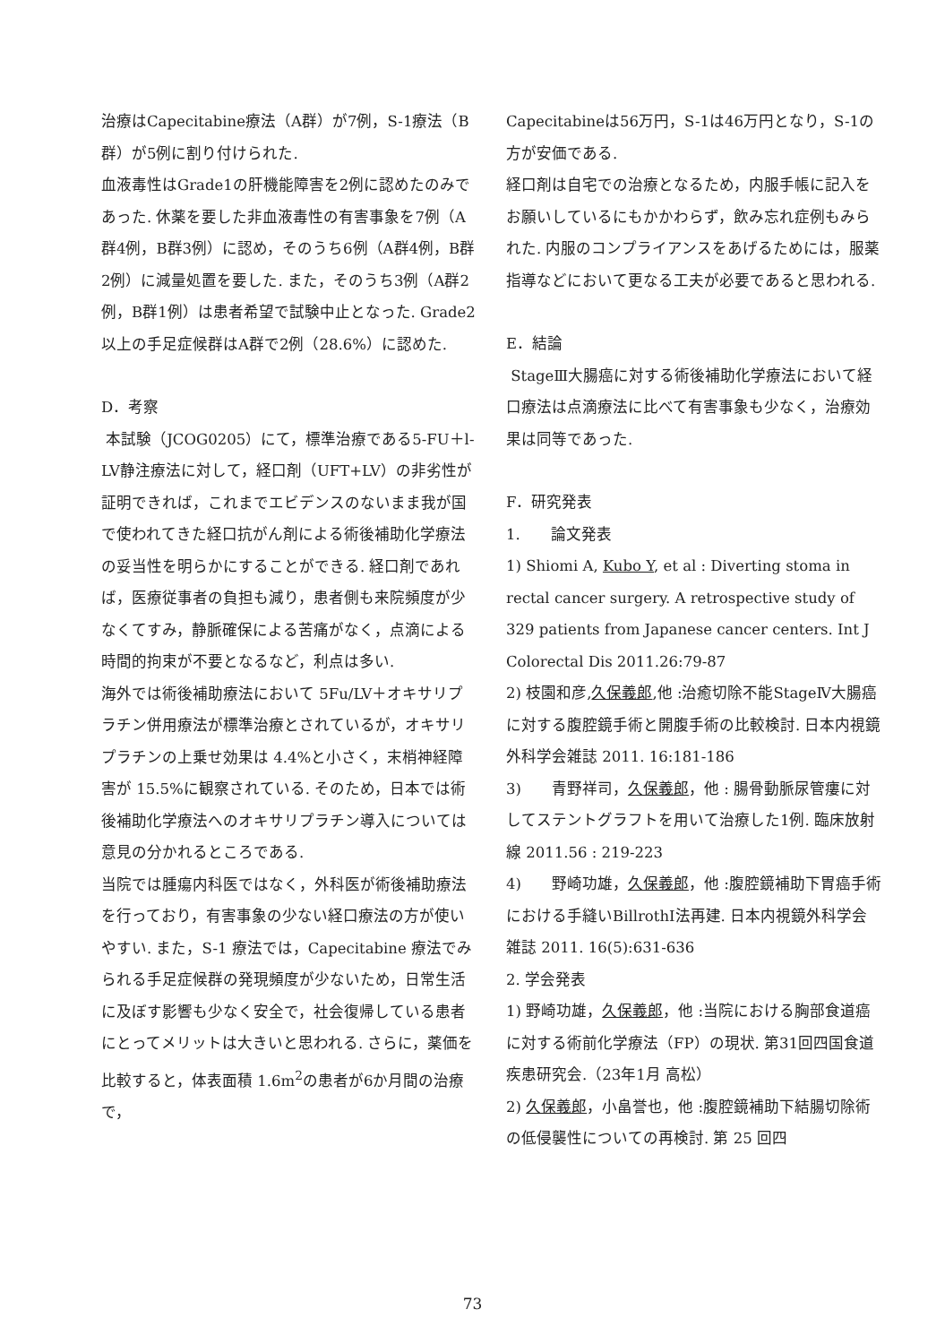治療はCapecitabine療法（A群）が7例，S-1療法（B群）が5例に割り付けられた.
血液毒性はGrade1の肝機能障害を2例に認めたのみであった. 休薬を要した非血液毒性の有害事象を7例（A群4例，B群3例）に認め，そのうち6例（A群4例，B群2例）に減量処置を要した. また，そのうち3例（A群2例，B群1例）は患者希望で試験中止となった. Grade2以上の手足症候群はA群で2例（28.6%）に認めた.
D．考察
本試験（JCOG0205）にて，標準治療である5-FU＋l-LV静注療法に対して，経口剤（UFT+LV）の非劣性が証明できれば，これまでエビデンスのないまま我が国で使われてきた経口抗がん剤による術後補助化学療法の妥当性を明らかにすることができる. 経口剤であれば，医療従事者の負担も減り，患者側も来院頻度が少なくてすみ，静脈確保による苦痛がなく，点滴による時間的拘束が不要となるなど，利点は多い.
海外では術後補助療法において 5Fu/LV＋オキサリプラチン併用療法が標準治療とされているが，オキサリプラチンの上乗せ効果は 4.4%と小さく，末梢神経障害が 15.5%に観察されている. そのため，日本では術後補助化学療法へのオキサリプラチン導入については意見の分かれるところである.
当院では腫瘍内科医ではなく，外科医が術後補助療法を行っており，有害事象の少ない経口療法の方が使いやすい. また，S-1 療法では，Capecitabine 療法でみられる手足症候群の発現頻度が少ないため，日常生活に及ぼす影響も少なく安全で，社会復帰している患者にとってメリットは大きいと思われる. さらに，薬価を比較すると，体表面積 1.6m<sup>2</sup>の患者が6か月間の治療で，
Capecitabineは56万円，S-1は46万円となり，S-1の方が安価である.
経口剤は自宅での治療となるため，内服手帳に記入をお願いしているにもかかわらず，飲み忘れ症例もみられた. 内服のコンプライアンスをあげるためには，服薬指導などにおいて更なる工夫が必要であると思われる.
E．結論
StageⅢ大腸癌に対する術後補助化学療法において経口療法は点滴療法に比べて有害事象も少なく，治療効果は同等であった.
F．研究発表
1.　　論文発表
1) Shiomi A, Kubo Y, et al : Diverting stoma in rectal cancer surgery. A retrospective study of 329 patients from Japanese cancer centers. Int J Colorectal Dis 2011.26:79-87
2) 枝園和彦,久保義郎,他 :治癒切除不能StageⅣ大腸癌に対する腹腔鏡手術と開腹手術の比較検討. 日本内視鏡外科学会雑誌 2011. 16:181-186
3)　　青野祥司，久保義郎，他 : 腸骨動脈尿管瘻に対してステントグラフトを用いて治療した1例. 臨床放射線 2011.56 : 219-223
4)　　野崎功雄，久保義郎，他 :腹腔鏡補助下胃癌手術における手縫いBillrothⅠ法再建. 日本内視鏡外科学会雑誌 2011. 16(5):631-636
2. 学会発表
1) 野崎功雄，久保義郎，他 :当院における胸部食道癌に対する術前化学療法（FP）の現状. 第31回四国食道疾患研究会.（23年1月 高松）
2) 久保義郎，小畠誉也，他 :腹腔鏡補助下結腸切除術の低侵襲性についての再検討. 第 25 回四
73